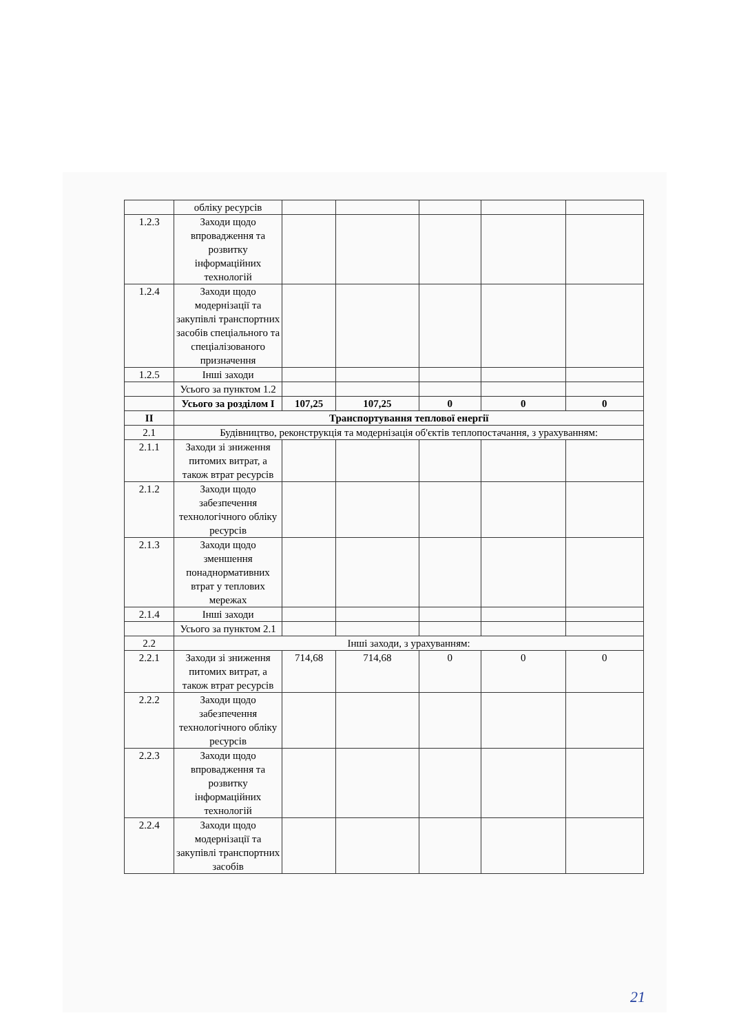| | обліку ресурсів | | | | | |
| 1.2.3 | Заходи щодо впровадження та розвитку інформаційних технологій | | | | | |
| 1.2.4 | Заходи щодо модернізації та закупівлі транспортних засобів спеціального та спеціалізованого призначення | | | | | |
| 1.2.5 | Інші заходи | | | | | |
| | Усього за пунктом 1.2 | | | | | |
| | Усього за розділом I | 107,25 | 107,25 | 0 | 0 | 0 |
| II | Транспортування теплової енергії | | | | | |
| 2.1 | Будівництво, реконструкція та модернізація об'єктів теплопостачання, з урахуванням: | | | | | |
| 2.1.1 | Заходи зі зниження питомих витрат, а також втрат ресурсів | | | | | |
| 2.1.2 | Заходи щодо забезпечення технологічного обліку ресурсів | | | | | |
| 2.1.3 | Заходи щодо зменшення понаднормативних втрат у теплових мережах | | | | | |
| 2.1.4 | Інші заходи | | | | | |
| | Усього за пунктом 2.1 | | | | | |
| 2.2 | Інші заходи, з урахуванням: | | | | | |
| 2.2.1 | Заходи зі зниження питомих витрат, а також втрат ресурсів | 714,68 | 714,68 | 0 | 0 | 0 |
| 2.2.2 | Заходи щодо забезпечення технологічного обліку ресурсів | | | | | |
| 2.2.3 | Заходи щодо впровадження та розвитку інформаційних технологій | | | | | |
| 2.2.4 | Заходи щодо модернізації та закупівлі транспортних засобів | | | | | |
21